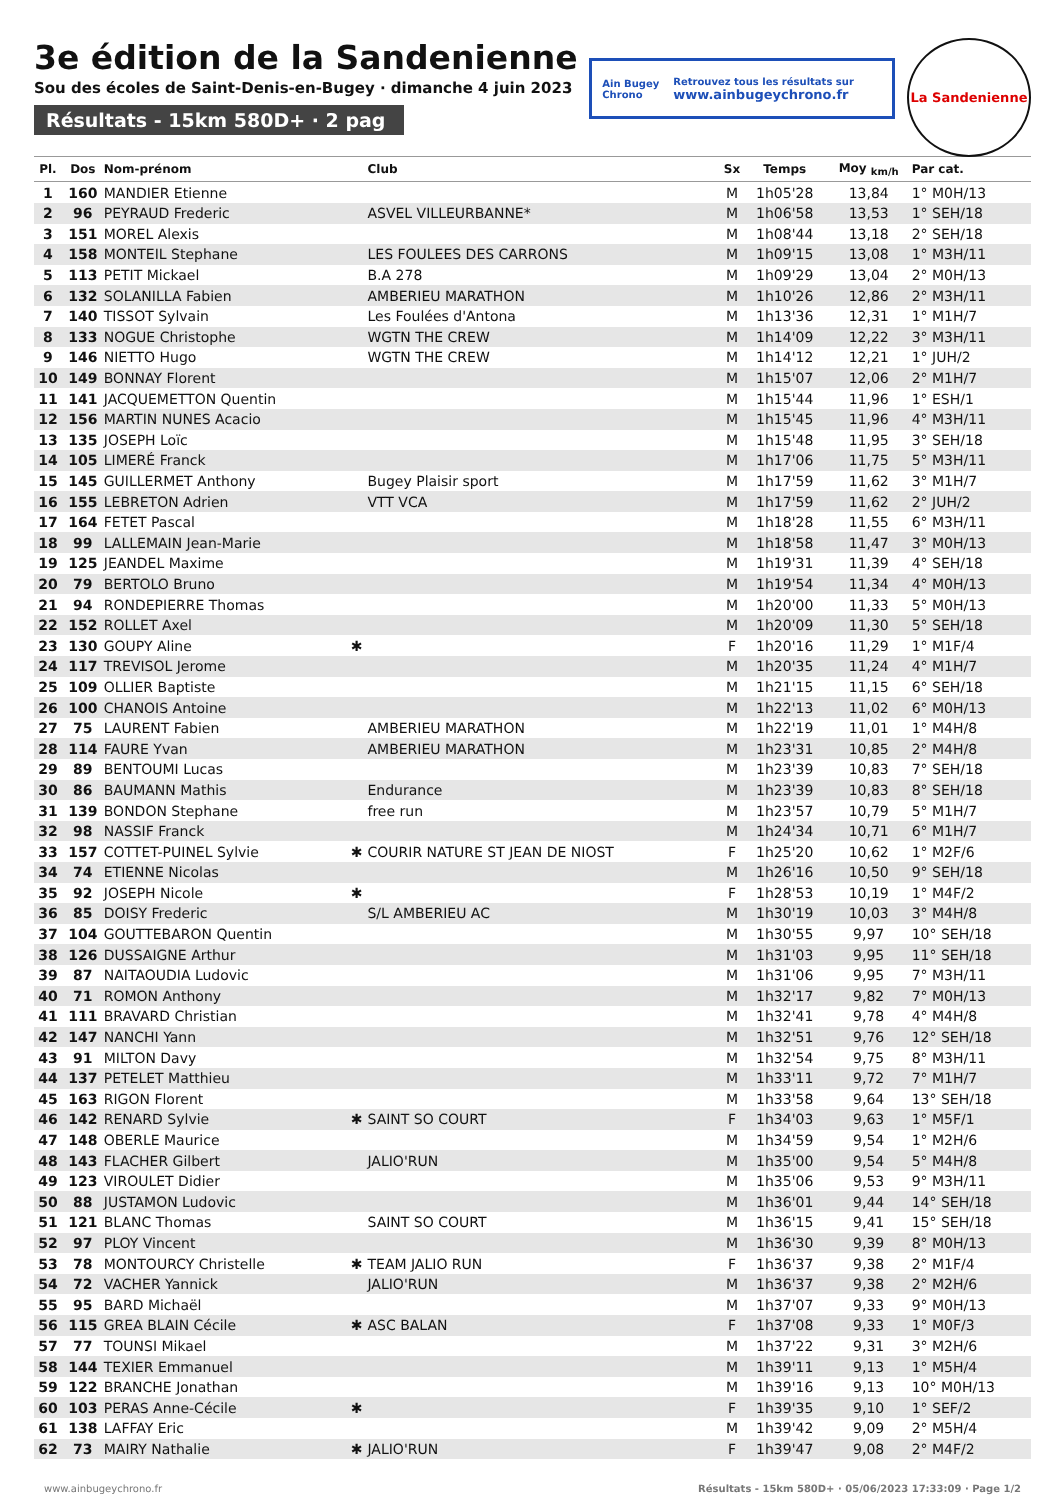3e édition de la Sandenienne
Sou des écoles de Saint-Denis-en-Bugey · dimanche 4 juin 2023
Résultats - 15km 580D+ · 2 pag
Ain Bugey
Chrono
Retrouvez tous les résultats sur
www.ainbugeychrono.fr
La Sandenienne
| Pl. | Dos | Nom-prénom | | Club | Sx | Temps | Moy <sub>km/h</sub> | Par cat. |
| --- | --- | --- | --- | --- | --- | --- | --- | --- |
| 1 | 160 | MANDIER Etienne | | | M | 1h05'28 | 13,84 | 1° M0H/13 |
| 2 | 96 | PEYRAUD Frederic | | ASVEL VILLEURBANNE* | M | 1h06'58 | 13,53 | 1° SEH/18 |
| 3 | 151 | MOREL Alexis | | | M | 1h08'44 | 13,18 | 2° SEH/18 |
| 4 | 158 | MONTEIL Stephane | | LES FOULEES DES CARRONS | M | 1h09'15 | 13,08 | 1° M3H/11 |
| 5 | 113 | PETIT Mickael | | B.A 278 | M | 1h09'29 | 13,04 | 2° M0H/13 |
| 6 | 132 | SOLANILLA Fabien | | AMBERIEU MARATHON | M | 1h10'26 | 12,86 | 2° M3H/11 |
| 7 | 140 | TISSOT Sylvain | | Les Foulées d'Antona | M | 1h13'36 | 12,31 | 1° M1H/7 |
| 8 | 133 | NOGUE Christophe | | WGTN THE CREW | M | 1h14'09 | 12,22 | 3° M3H/11 |
| 9 | 146 | NIETTO Hugo | | WGTN THE CREW | M | 1h14'12 | 12,21 | 1° JUH/2 |
| 10 | 149 | BONNAY Florent | | | M | 1h15'07 | 12,06 | 2° M1H/7 |
| 11 | 141 | JACQUEMETTON Quentin | | | M | 1h15'44 | 11,96 | 1° ESH/1 |
| 12 | 156 | MARTIN NUNES Acacio | | | M | 1h15'45 | 11,96 | 4° M3H/11 |
| 13 | 135 | JOSEPH Loïc | | | M | 1h15'48 | 11,95 | 3° SEH/18 |
| 14 | 105 | LIMERÉ Franck | | | M | 1h17'06 | 11,75 | 5° M3H/11 |
| 15 | 145 | GUILLERMET Anthony | | Bugey Plaisir sport | M | 1h17'59 | 11,62 | 3° M1H/7 |
| 16 | 155 | LEBRETON Adrien | | VTT VCA | M | 1h17'59 | 11,62 | 2° JUH/2 |
| 17 | 164 | FETET Pascal | | | M | 1h18'28 | 11,55 | 6° M3H/11 |
| 18 | 99 | LALLEMAIN Jean-Marie | | | M | 1h18'58 | 11,47 | 3° M0H/13 |
| 19 | 125 | JEANDEL Maxime | | | M | 1h19'31 | 11,39 | 4° SEH/18 |
| 20 | 79 | BERTOLO Bruno | | | M | 1h19'54 | 11,34 | 4° M0H/13 |
| 21 | 94 | RONDEPIERRE Thomas | | | M | 1h20'00 | 11,33 | 5° M0H/13 |
| 22 | 152 | ROLLET Axel | | | M | 1h20'09 | 11,30 | 5° SEH/18 |
| 23 | 130 | GOUPY Aline | ✱ | | F | 1h20'16 | 11,29 | 1° M1F/4 |
| 24 | 117 | TREVISOL Jerome | | | M | 1h20'35 | 11,24 | 4° M1H/7 |
| 25 | 109 | OLLIER Baptiste | | | M | 1h21'15 | 11,15 | 6° SEH/18 |
| 26 | 100 | CHANOIS Antoine | | | M | 1h22'13 | 11,02 | 6° M0H/13 |
| 27 | 75 | LAURENT Fabien | | AMBERIEU MARATHON | M | 1h22'19 | 11,01 | 1° M4H/8 |
| 28 | 114 | FAURE Yvan | | AMBERIEU MARATHON | M | 1h23'31 | 10,85 | 2° M4H/8 |
| 29 | 89 | BENTOUMI Lucas | | | M | 1h23'39 | 10,83 | 7° SEH/18 |
| 30 | 86 | BAUMANN Mathis | | Endurance | M | 1h23'39 | 10,83 | 8° SEH/18 |
| 31 | 139 | BONDON Stephane | | free run | M | 1h23'57 | 10,79 | 5° M1H/7 |
| 32 | 98 | NASSIF Franck | | | M | 1h24'34 | 10,71 | 6° M1H/7 |
| 33 | 157 | COTTET-PUINEL Sylvie | ✱ | COURIR NATURE ST JEAN DE NIOST | F | 1h25'20 | 10,62 | 1° M2F/6 |
| 34 | 74 | ETIENNE Nicolas | | | M | 1h26'16 | 10,50 | 9° SEH/18 |
| 35 | 92 | JOSEPH Nicole | ✱ | | F | 1h28'53 | 10,19 | 1° M4F/2 |
| 36 | 85 | DOISY Frederic | | S/L AMBERIEU AC | M | 1h30'19 | 10,03 | 3° M4H/8 |
| 37 | 104 | GOUTTEBARON Quentin | | | M | 1h30'55 | 9,97 | 10° SEH/18 |
| 38 | 126 | DUSSAIGNE Arthur | | | M | 1h31'03 | 9,95 | 11° SEH/18 |
| 39 | 87 | NAITAOUDIA Ludovic | | | M | 1h31'06 | 9,95 | 7° M3H/11 |
| 40 | 71 | ROMON Anthony | | | M | 1h32'17 | 9,82 | 7° M0H/13 |
| 41 | 111 | BRAVARD Christian | | | M | 1h32'41 | 9,78 | 4° M4H/8 |
| 42 | 147 | NANCHI Yann | | | M | 1h32'51 | 9,76 | 12° SEH/18 |
| 43 | 91 | MILTON Davy | | | M | 1h32'54 | 9,75 | 8° M3H/11 |
| 44 | 137 | PETELET Matthieu | | | M | 1h33'11 | 9,72 | 7° M1H/7 |
| 45 | 163 | RIGON Florent | | | M | 1h33'58 | 9,64 | 13° SEH/18 |
| 46 | 142 | RENARD Sylvie | ✱ | SAINT SO COURT | F | 1h34'03 | 9,63 | 1° M5F/1 |
| 47 | 148 | OBERLE Maurice | | | M | 1h34'59 | 9,54 | 1° M2H/6 |
| 48 | 143 | FLACHER Gilbert | | JALIO'RUN | M | 1h35'00 | 9,54 | 5° M4H/8 |
| 49 | 123 | VIROULET Didier | | | M | 1h35'06 | 9,53 | 9° M3H/11 |
| 50 | 88 | JUSTAMON Ludovic | | | M | 1h36'01 | 9,44 | 14° SEH/18 |
| 51 | 121 | BLANC Thomas | | SAINT SO COURT | M | 1h36'15 | 9,41 | 15° SEH/18 |
| 52 | 97 | PLOY Vincent | | | M | 1h36'30 | 9,39 | 8° M0H/13 |
| 53 | 78 | MONTOURCY Christelle | ✱ | TEAM JALIO RUN | F | 1h36'37 | 9,38 | 2° M1F/4 |
| 54 | 72 | VACHER Yannick | | JALIO'RUN | M | 1h36'37 | 9,38 | 2° M2H/6 |
| 55 | 95 | BARD Michaël | | | M | 1h37'07 | 9,33 | 9° M0H/13 |
| 56 | 115 | GREA BLAIN Cécile | ✱ | ASC BALAN | F | 1h37'08 | 9,33 | 1° M0F/3 |
| 57 | 77 | TOUNSI Mikael | | | M | 1h37'22 | 9,31 | 3° M2H/6 |
| 58 | 144 | TEXIER Emmanuel | | | M | 1h39'11 | 9,13 | 1° M5H/4 |
| 59 | 122 | BRANCHE Jonathan | | | M | 1h39'16 | 9,13 | 10° M0H/13 |
| 60 | 103 | PERAS Anne-Cécile | ✱ | | F | 1h39'35 | 9,10 | 1° SEF/2 |
| 61 | 138 | LAFFAY Eric | | | M | 1h39'42 | 9,09 | 2° M5H/4 |
| 62 | 73 | MAIRY Nathalie | ✱ | JALIO'RUN | F | 1h39'47 | 9,08 | 2° M4F/2 |
www.ainbugeychrono.fr Résultats - 15km 580D+ · 05/06/2023 17:33:09 · Page 1/2